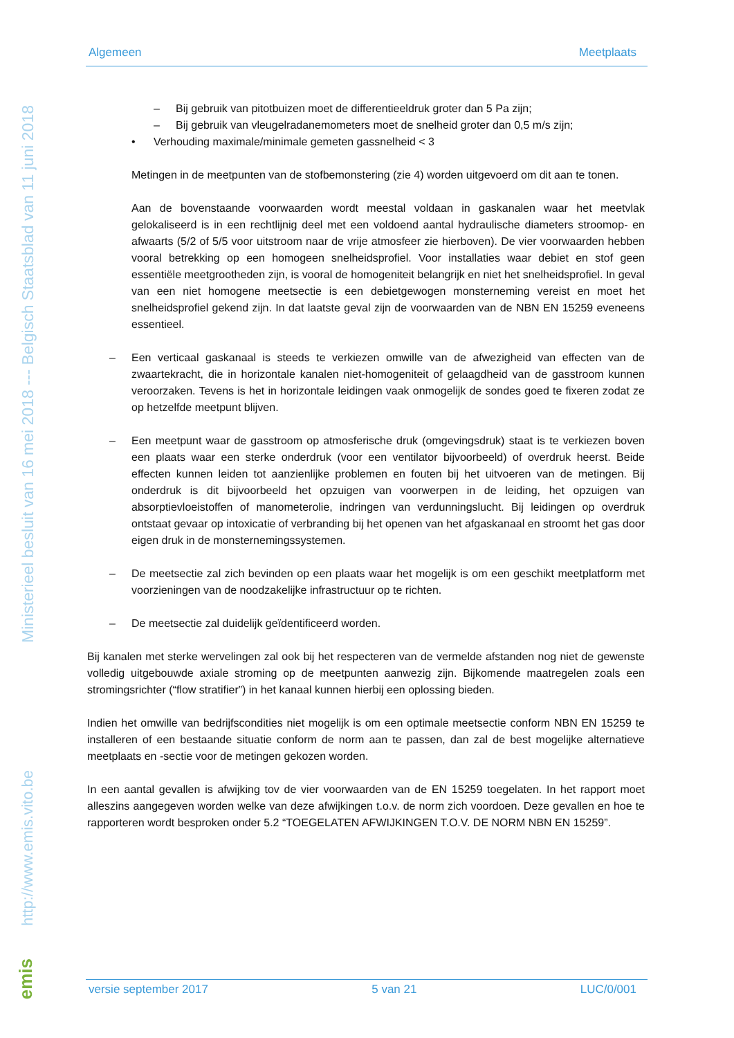Ministerieel besluit van 16 mei 2018 --- Belgisch Staatsblad van 11 juni 2018
http://www.emis.vito.be
emis
Algemeen Meetplaats
– Bij gebruik van pitotbuizen moet de differentieeldruk groter dan 5 Pa zijn;
– Bij gebruik van vleugelradanemometers moet de snelheid groter dan 0,5 m/s zijn;
• Verhouding maximale/minimale gemeten gassnelheid < 3
Metingen in de meetpunten van de stofbemonstering (zie 4) worden uitgevoerd om dit aan te tonen.
Aan de bovenstaande voorwaarden wordt meestal voldaan in gaskanalen waar het meetvlak gelokaliseerd is in een rechtlijnig deel met een voldoend aantal hydraulische diameters stroomop- en afwaarts (5/2 of 5/5 voor uitstroom naar de vrije atmosfeer zie hierboven). De vier voorwaarden hebben vooral betrekking op een homogeen snelheidsprofiel. Voor installaties waar debiet en stof geen essentiële meetgrootheden zijn, is vooral de homogeniteit belangrijk en niet het snelheidsprofiel. In geval van een niet homogene meetsectie is een debietgewogen monsterneming vereist en moet het snelheidsprofiel gekend zijn. In dat laatste geval zijn de voorwaarden van de NBN EN 15259 eveneens essentieel.
– Een verticaal gaskanaal is steeds te verkiezen omwille van de afwezigheid van effecten van de zwaartekracht, die in horizontale kanalen niet-homogeniteit of gelaagdheid van de gasstroom kunnen veroorzaken. Tevens is het in horizontale leidingen vaak onmogelijk de sondes goed te fixeren zodat ze op hetzelfde meetpunt blijven.
– Een meetpunt waar de gasstroom op atmosferische druk (omgevingsdruk) staat is te verkiezen boven een plaats waar een sterke onderdruk (voor een ventilator bijvoorbeeld) of overdruk heerst. Beide effecten kunnen leiden tot aanzienlijke problemen en fouten bij het uitvoeren van de metingen. Bij onderdruk is dit bijvoorbeeld het opzuigen van voorwerpen in de leiding, het opzuigen van absorptievloeistoffen of manometerolie, indringen van verdunningslucht. Bij leidingen op overdruk ontstaat gevaar op intoxicatie of verbranding bij het openen van het afgaskanaal en stroomt het gas door eigen druk in de monsternemingssystemen.
– De meetsectie zal zich bevinden op een plaats waar het mogelijk is om een geschikt meetplatform met voorzieningen van de noodzakelijke infrastructuur op te richten.
– De meetsectie zal duidelijk geïdentificeerd worden.
Bij kanalen met sterke wervelingen zal ook bij het respecteren van de vermelde afstanden nog niet de gewenste volledig uitgebouwde axiale stroming op de meetpunten aanwezig zijn. Bijkomende maatregelen zoals een stromingsrichter (“flow stratifier”) in het kanaal kunnen hierbij een oplossing bieden.
Indien het omwille van bedrijfscondities niet mogelijk is om een optimale meetsectie conform NBN EN 15259 te installeren of een bestaande situatie conform de norm aan te passen, dan zal de best mogelijke alternatieve meetplaats en -sectie voor de metingen gekozen worden.
In een aantal gevallen is afwijking tov de vier voorwaarden van de EN 15259 toegelaten. In het rapport moet alleszins aangegeven worden welke van deze afwijkingen t.o.v. de norm zich voordoen. Deze gevallen en hoe te rapporteren wordt besproken onder 5.2 “TOEGELATEN AFWIJKINGEN T.O.V. DE NORM NBN EN 15259”.
versie september 2017 5 van 21 LUC/0/001